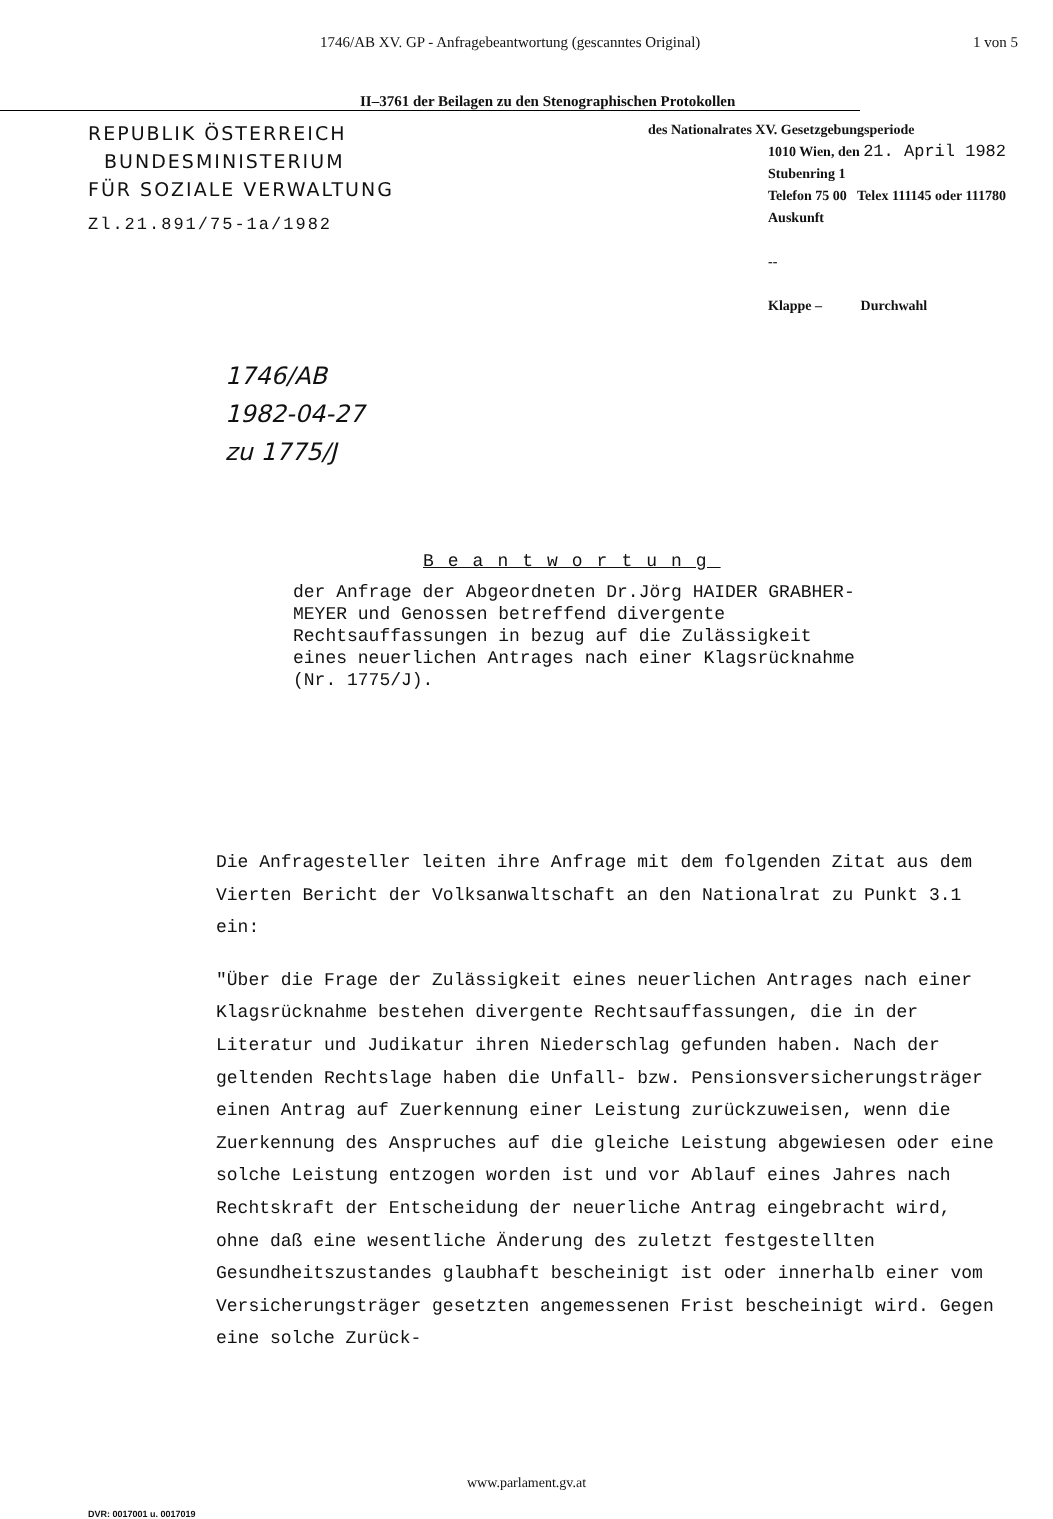1746/AB XV. GP - Anfragebeantwortung (gescanntes Original) 1 von 5
II–3761 der Beilagen zu den Stenographischen Protokollen
REPUBLIK ÖSTERREICH
BUNDESMINISTERIUM
FÜR SOZIALE VERWALTUNG
Zl.21.891/75-1a/1982
des Nationalrates XV. Gesetzgebungsperiode
1010 Wien, den 21. April 1982
Stubenring 1
Telefon 75 00 Telex 111145 oder 111780
Auskunft
--
Klappe – Durchwahl
1746/AB
1982-04-27
zu 1775/J
Beantwortung
der Anfrage der Abgeordneten Dr.Jörg HAIDER GRABHER-MEYER und Genossen betreffend divergente Rechtsauffassungen in bezug auf die Zulässigkeit eines neuerlichen Antrages nach einer Klagsrücknahme (Nr. 1775/J).
Die Anfragesteller leiten ihre Anfrage mit dem folgenden Zitat aus dem Vierten Bericht der Volksanwaltschaft an den Nationalrat zu Punkt 3.1 ein:
"Über die Frage der Zulässigkeit eines neuerlichen Antrages nach einer Klagsrücknahme bestehen divergente Rechtsauffassungen, die in der Literatur und Judikatur ihren Niederschlag gefunden haben. Nach der geltenden Rechtslage haben die Unfall- bzw. Pensionsversicherungsträger einen Antrag auf Zuerkennung einer Leistung zurückzuweisen, wenn die Zuerkennung des Anspruches auf die gleiche Leistung abgewiesen oder eine solche Leistung entzogen worden ist und vor Ablauf eines Jahres nach Rechtskraft der Entscheidung der neuerliche Antrag eingebracht wird, ohne daß eine wesentliche Änderung des zuletzt festgestellten Gesundheitszustandes glaubhaft bescheinigt ist oder innerhalb einer vom Versicherungsträger gesetzten angemessenen Frist bescheinigt wird. Gegen eine solche Zurück-
www.parlament.gv.at
DVR: 0017001 u. 0017019